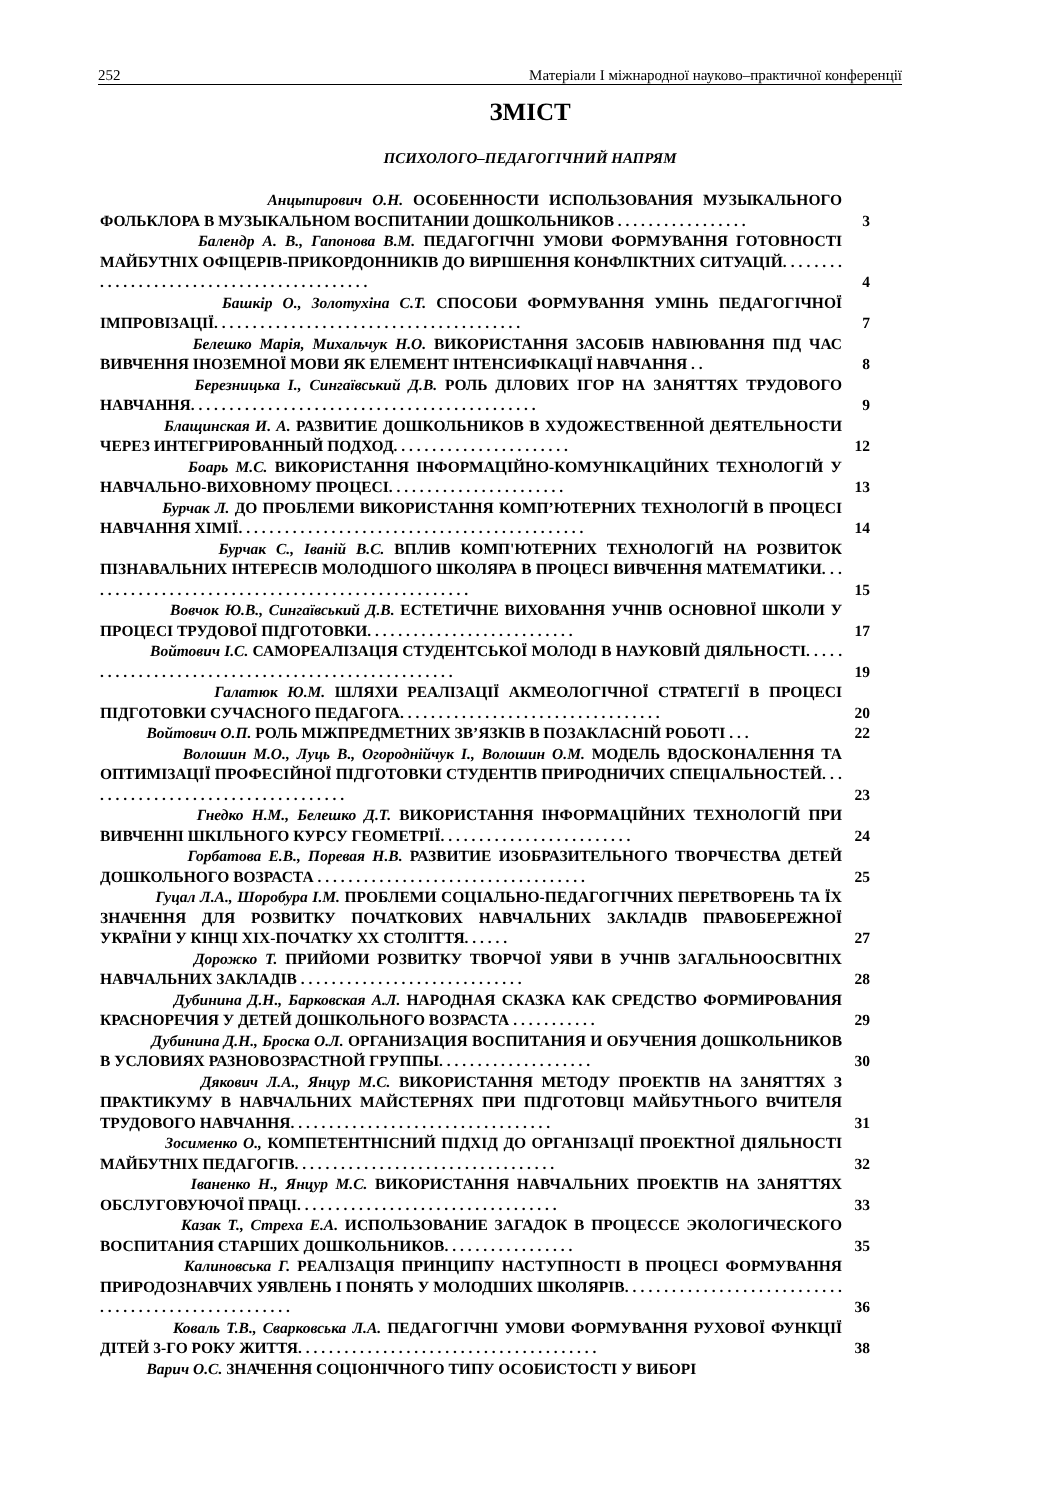252 Матеріали І міжнародної науково–практичної конференції
ЗМІСТ
ПСИХОЛОГО–ПЕДАГОГІЧНИЙ НАПРЯМ
Анцыпирович О.Н. ОСОБЕННОСТИ ИСПОЛЬЗОВАНИЯ МУЗЫКАЛЬНОГО ФОЛЬКЛОРА В МУЗЫКАЛЬНОМ ВОСПИТАНИИ ДОШКОЛЬНИКОВ . . . . . . . . . . . . . . . . .
3
Балендр А. В., Гапонова В.М. ПЕДАГОГІЧНІ УМОВИ ФОРМУВАННЯ ГОТОВНОСТІ МАЙБУТНІХ ОФІЦЕРІВ-ПРИКОРДОННИКІВ ДО ВИРІШЕННЯ КОНФЛІКТНИХ СИТУАЦІЙ. . . . . . . . . . . . . . . . . . . . . . . . . . . . . . . . . . . . . . . . . . .
4
Башкір О., Золотухіна С.Т. СПОСОБИ ФОРМУВАННЯ УМІНЬ ПЕДАГОГІЧНОЇ ІМПРОВІЗАЦІЇ. . . . . . . . . . . . . . . . . . . . . . . . . . . . . . . . . . . . . . . .
7
Белешко Марія, Михальчук Н.О. ВИКОРИСТАННЯ ЗАСОБІВ НАВІЮВАННЯ ПІД ЧАС ВИВЧЕННЯ ІНОЗЕМНОЇ МОВИ ЯК ЕЛЕМЕНТ ІНТЕНСИФІКАЦІЇ НАВЧАННЯ . .
8
Березницька І., Сингаївський Д.В. РОЛЬ ДІЛОВИХ ІГОР НА ЗАНЯТТЯХ ТРУДОВОГО НАВЧАННЯ. . . . . . . . . . . . . . . . . . . . . . . . . . . . . . . . . . . . . . . . . . . . .
9
Блащинская И. А. РАЗВИТИЕ ДОШКОЛЬНИКОВ В ХУДОЖЕСТВЕННОЙ ДЕЯТЕЛЬНОСТИ ЧЕРЕЗ ИНТЕГРИРОВАННЫЙ ПОДХОД. . . . . . . . . . . . . . . . . . . . . . .
12
Боарь М.С. ВИКОРИСТАННЯ ІНФОРМАЦІЙНО-КОМУНІКАЦІЙНИХ ТЕХНОЛОГІЙ У НАВЧАЛЬНО-ВИХОВНОМУ ПРОЦЕСІ. . . . . . . . . . . . . . . . . . . . . . .
13
Бурчак Л. ДО ПРОБЛЕМИ ВИКОРИСТАННЯ КОМП’ЮТЕРНИХ ТЕХНОЛОГІЙ В ПРОЦЕСІ НАВЧАННЯ ХІМІЇ. . . . . . . . . . . . . . . . . . . . . . . . . . . . . . . . . . . . . . . . . . . . .
14
Бурчак С., Іваній В.С. ВПЛИВ КОМП'ЮТЕРНИХ ТЕХНОЛОГІЙ НА РОЗВИТОК ПІЗНАВАЛЬНИХ ІНТЕРЕСІВ МОЛОДШОГО ШКОЛЯРА В ПРОЦЕСІ ВИВЧЕННЯ МАТЕМАТИКИ. . . . . . . . . . . . . . . . . . . . . . . . . . . . . . . . . . . . . . . . . . . . . . . . . . .
15
Вовчок Ю.В., Сингаївський Д.В. ЕСТЕТИЧНЕ ВИХОВАННЯ УЧНІВ ОСНОВНОЇ ШКОЛИ У ПРОЦЕСІ ТРУДОВОЇ ПІДГОТОВКИ. . . . . . . . . . . . . . . . . . . . . . . . . . .
17
Войтович І.С. САМОРЕАЛІЗАЦІЯ СТУДЕНТСЬКОЇ МОЛОДІ В НАУКОВІЙ ДІЯЛЬНОСТІ. . . . . . . . . . . . . . . . . . . . . . . . . . . . . . . . . . . . . . . . . . . . . . . . . . .
19
Галатюк Ю.М. ШЛЯХИ РЕАЛІЗАЦІЇ АКМЕОЛОГІЧНОЇ СТРАТЕГІЇ В ПРОЦЕСІ ПІДГОТОВКИ СУЧАСНОГО ПЕДАГОГА. . . . . . . . . . . . . . . . . . . . . . . . . . . . . . . . . .
20
Войтович О.П. РОЛЬ МІЖПРЕДМЕТНИХ ЗВ’ЯЗКІВ В ПОЗАКЛАСНІЙ РОБОТІ . . .
22
Волошин М.О., Луць В., Огороднійчук І., Волошин О.М. МОДЕЛЬ ВДОСКОНАЛЕННЯ ТА ОПТИМІЗАЦІЇ ПРОФЕСІЙНОЇ ПІДГОТОВКИ СТУДЕНТІВ ПРИРОДНИЧИХ СПЕЦІАЛЬНОСТЕЙ. . . . . . . . . . . . . . . . . . . . . . . . . . . . . . . . . . .
23
Гнедко Н.М., Белешко Д.Т. ВИКОРИСТАННЯ ІНФОРМАЦІЙНИХ ТЕХНОЛОГІЙ ПРИ ВИВЧЕННІ ШКІЛЬНОГО КУРСУ ГЕОМЕТРІЇ. . . . . . . . . . . . . . . . . . . . . . . . .
24
Горбатова Е.В., Поревая Н.В. РАЗВИТИЕ ИЗОБРАЗИТЕЛЬНОГО ТВОРЧЕСТВА ДЕТЕЙ ДОШКОЛЬНОГО ВОЗРАСТА . . . . . . . . . . . . . . . . . . . . . . . . . . . . . . . . . . .
25
Гуцал Л.А., Шоробура І.М. ПРОБЛЕМИ СОЦІАЛЬНО-ПЕДАГОГІЧНИХ ПЕРЕТВОРЕНЬ ТА ЇХ ЗНАЧЕННЯ ДЛЯ РОЗВИТКУ ПОЧАТКОВИХ НАВЧАЛЬНИХ ЗАКЛАДІВ ПРАВОБЕРЕЖНОЇ УКРАЇНИ У КІНЦІ ХІХ-ПОЧАТКУ ХХ СТОЛІТТЯ. . . . . .
27
Дорожко Т. ПРИЙОМИ РОЗВИТКУ ТВОРЧОЇ УЯВИ В УЧНІВ ЗАГАЛЬНООСВІТНІХ НАВЧАЛЬНИХ ЗАКЛАДІВ . . . . . . . . . . . . . . . . . . . . . . . . . . . . .
28
Дубинина Д.Н., Барковская А.Л. НАРОДНАЯ СКАЗКА КАК СРЕДСТВО ФОРМИРОВАНИЯ КРАСНОРЕЧИЯ У ДЕТЕЙ ДОШКОЛЬНОГО ВОЗРАСТА . . . . . . . . . . .
29
Дубинина Д.Н., Броска О.Л. ОРГАНИЗАЦИЯ ВОСПИТАНИЯ И ОБУЧЕНИЯ ДОШКОЛЬНИКОВ В УСЛОВИЯХ РАЗНОВОЗРАСТНОЙ ГРУППЫ. . . . . . . . . . . . . . . . . . . .
30
Дякович Л.А., Янцур М.С. ВИКОРИСТАННЯ МЕТОДУ ПРОЕКТІВ НА ЗАНЯТТЯХ З ПРАКТИКУМУ В НАВЧАЛЬНИХ МАЙСТЕРНЯХ ПРИ ПІДГОТОВЦІ МАЙБУТНЬОГО ВЧИТЕЛЯ ТРУДОВОГО НАВЧАННЯ. . . . . . . . . . . . . . . . . . . . . . . . . . . . . . . . . .
31
Зосименко О., КОМПЕТЕНТНІСНИЙ ПІДХІД ДО ОРГАНІЗАЦІЇ ПРОЕКТНОЇ ДІЯЛЬНОСТІ МАЙБУТНІХ ПЕДАГОГІВ. . . . . . . . . . . . . . . . . . . . . . . . . . . . . . . . . .
32
Іваненко Н., Янцур М.С. ВИКОРИСТАННЯ НАВЧАЛЬНИХ ПРОЕКТІВ НА ЗАНЯТТЯХ ОБСЛУГОВУЮЧОЇ ПРАЦІ. . . . . . . . . . . . . . . . . . . . . . . . . . . . . . . . . .
33
Казак Т., Стреха Е.А. ИСПОЛЬЗОВАНИЕ ЗАГАДОК В ПРОЦЕССЕ ЭКОЛОГИЧЕСКОГО ВОСПИТАНИЯ СТАРШИХ ДОШКОЛЬНИКОВ. . . . . . . . . . . . . . . . .
35
Калиновська Г. РЕАЛІЗАЦІЯ ПРИНЦИПУ НАСТУПНОСТІ В ПРОЦЕСІ ФОРМУВАННЯ ПРИРОДОЗНАВЧИХ УЯВЛЕНЬ І ПОНЯТЬ У МОЛОДШИХ ШКОЛЯРІВ. . . . . . . . . . . . . . . . . . . . . . . . . . . . . . . . . . . . . . . . . . . . . . . . . . . . .
36
Коваль Т.В., Сварковська Л.А. ПЕДАГОГІЧНІ УМОВИ ФОРМУВАННЯ РУХОВОЇ ФУНКЦІЇ ДІТЕЙ 3-ГО РОКУ ЖИТТЯ. . . . . . . . . . . . . . . . . . . . . . . . . . . . . . . . . . . . . . .
38
Варич О.С. ЗНАЧЕННЯ СОЦІОНІЧНОГО ТИПУ ОСОБИСТОСТІ У ВИБОРІ